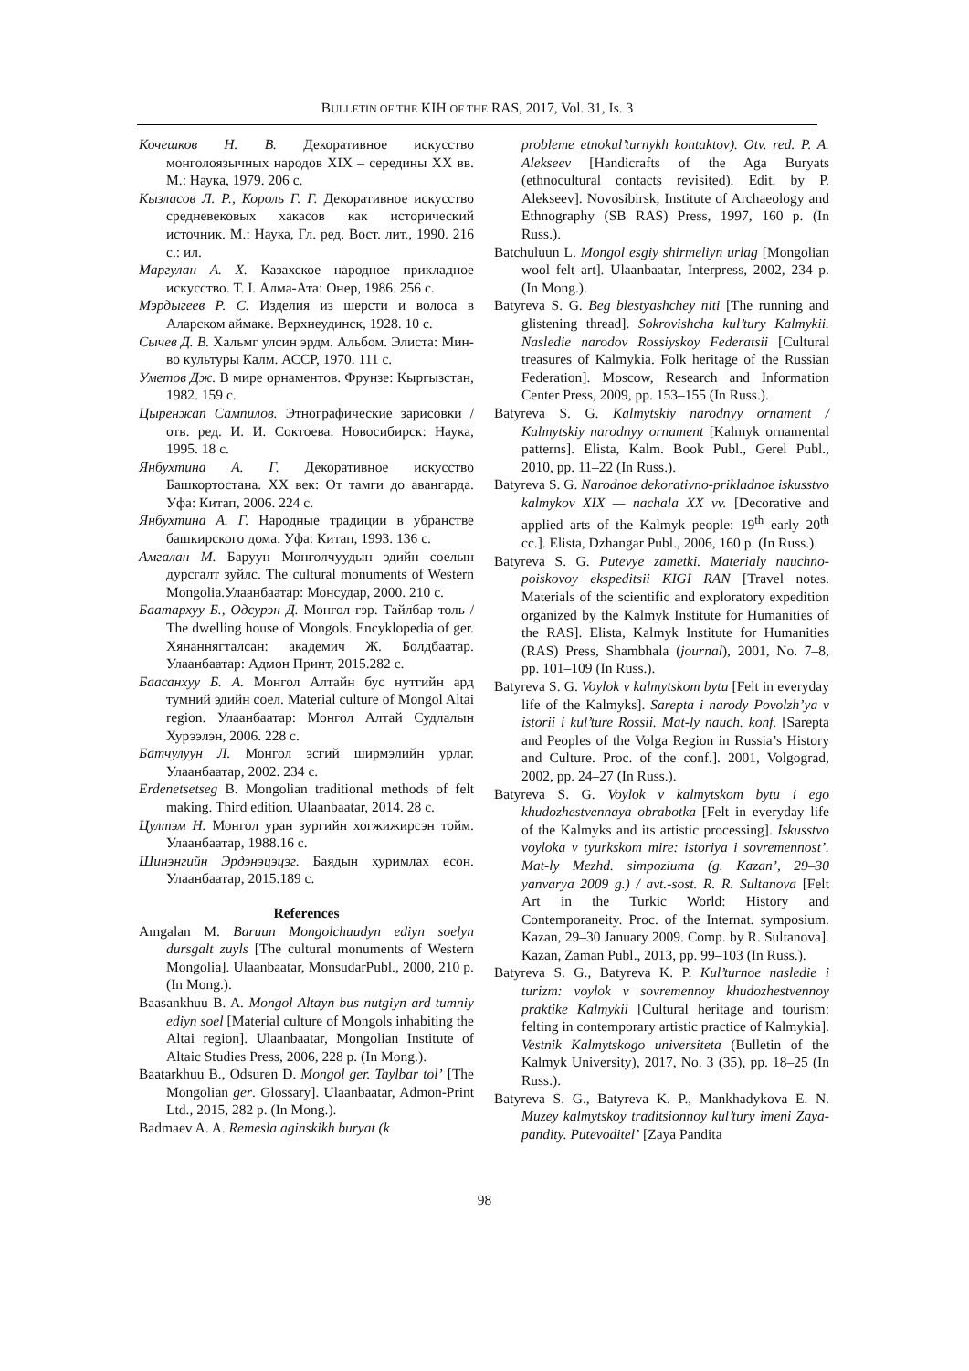BULLETIN OF THE KIH OF THE RAS, 2017, Vol. 31, Is. 3
Кочешков Н. В. Декоративное искусство монголоязычных народов XIX – середины XX вв. М.: Наука, 1979. 206 с.
Кызласов Л. Р., Король Г. Г. Декоративное искусство средневековых хакасов как исторический источник. М.: Наука, Гл. ред. Вост. лит., 1990. 216 с.: ил.
Маргулан А. Х. Казахское народное прикладное искусство. Т. I. Алма-Ата: Онер, 1986. 256 с.
Мэрдыгеев Р. С. Изделия из шерсти и волоса в Аларском аймаке. Верхнеудинск, 1928. 10 с.
Сычев Д. В. Хальмг улсин эрдм. Альбом. Элиста: Мин-во культуры Калм. АССР, 1970. 111 с.
Уметов Дж. В мире орнаментов. Фрунзе: Кыргызстан, 1982. 159 с.
Цыренжап Сампилов. Этнографические зарисовки / отв. ред. И. И. Соктоева. Новосибирск: Наука, 1995. 18 с.
Янбухтина А. Г. Декоративное искусство Башкортостана. XX век: От тамги до авангарда. Уфа: Китап, 2006. 224 с.
Янбухтина А. Г. Народные традиции в убранстве башкирского дома. Уфа: Китап, 1993. 136 с.
Амгалан М. Баруун Монголчуудын эдийн соелын дурсгалт зуйлс. The cultural monuments of Western Mongolia.Улаанбаатар: Монсудар, 2000. 210 с.
Баатархуу Б., Одсурэн Д. Монгол гэр. Тайлбар толь / The dwelling house of Mongols. Encyklopedia of ger. Хянаннягталсан: академич Ж. Болдбаатар. Улаанбаатар: Адмон Принт, 2015.282 с.
Баасанхуу Б. А. Монгол Алтайн бус нутгийн ард тумний эдийн соел. Material culture of Mongol Altai region. Улаанбаатар: Монгол Алтай Судлалын Хурээлэн, 2006. 228 с.
Батчулуун Л. Монгол эсгий ширмэлийн урлаг. Улаанбаатар, 2002. 234 с.
Erdenetsetseg B. Mongolian traditional methods of felt making. Third edition. Ulaanbaatar, 2014. 28 с.
Цултэм Н. Монгол уран зургийн хогжижирсэн тойм. Улаанбаатар, 1988.16 с.
Шинэнгийн Эрдэнэцэцэг. Баядын хуримлах есон. Улаанбаатар, 2015.189 с.
References
Amgalan M. Baruun Mongolchuudyn ediyn soelyn dursgalt zuyls [The cultural monuments of Western Mongolia]. Ulaanbaatar, MonsudarPubl., 2000, 210 p. (In Mong.).
Baasankhuu B. A. Mongol Altayn bus nutgiyn ard tumniy ediyn soel [Material culture of Mongols inhabiting the Altai region]. Ulaanbaatar, Mongolian Institute of Altaic Studies Press, 2006, 228 p. (In Mong.).
Baatarkhuu B., Odsuren D. Mongol ger. Taylbar tol’ [The Mongolian ger. Glossary]. Ulaanbaatar, Admon-Print Ltd., 2015, 282 p. (In Mong.).
Badmaev A. A. Remesla aginskikh buryat (k
probleme etnokul’turnykh kontaktov). Otv. red. P. A. Alekseev [Handicrafts of the Aga Buryats (ethnocultural contacts revisited). Edit. by P. Alekseev]. Novosibirsk, Institute of Archaeology and Ethnography (SB RAS) Press, 1997, 160 p. (In Russ.).
Batchuluun L. Mongol esgiy shirmeliyn urlag [Mongolian wool felt art]. Ulaanbaatar, Interpress, 2002, 234 p. (In Mong.).
Batyreva S. G. Beg blestyashchey niti [The running and glistening thread]. Sokrovishcha kul’tury Kalmykii. Nasledie narodov Rossiyskoy Federatsii [Cultural treasures of Kalmykia. Folk heritage of the Russian Federation]. Moscow, Research and Information Center Press, 2009, pp. 153–155 (In Russ.).
Batyreva S. G. Kalmytskiy narodnyy ornament / Kalmytskiy narodnyy ornament [Kalmyk ornamental patterns]. Elista, Kalm. Book Publ., Gerel Publ., 2010, pp. 11–22 (In Russ.).
Batyreva S. G. Narodnoe dekorativno-prikladnoe iskusstvo kalmykov XIX — nachala XX vv. [Decorative and applied arts of the Kalmyk people: 19<sup>th</sup>–early 20<sup>th</sup> cc.]. Elista, Dzhangar Publ., 2006, 160 p. (In Russ.).
Batyreva S. G. Putevye zametki. Materialy nauchno-poiskovoy ekspeditsii KIGI RAN [Travel notes. Materials of the scientific and exploratory expedition organized by the Kalmyk Institute for Humanities of the RAS]. Elista, Kalmyk Institute for Humanities (RAS) Press, Shambhala (journal), 2001, No. 7–8, pp. 101–109 (In Russ.).
Batyreva S. G. Voylok v kalmytskom bytu [Felt in everyday life of the Kalmyks]. Sarepta i narody Povolzh’ya v istorii i kul’ture Rossii. Mat-ly nauch. konf. [Sarepta and Peoples of the Volga Region in Russia’s History and Culture. Proc. of the conf.]. 2001, Volgograd, 2002, pp. 24–27 (In Russ.).
Batyreva S. G. Voylok v kalmytskom bytu i ego khudozhestvennaya obrabotka [Felt in everyday life of the Kalmyks and its artistic processing]. Iskusstvo voyloka v tyurkskom mire: istoriya i sovremennost’. Mat-ly Mezhd. simpoziuma (g. Kazan’, 29–30 yanvarya 2009 g.) / avt.-sost. R. R. Sultanova [Felt Art in the Turkic World: History and Contemporaneity. Proc. of the Internat. symposium. Kazan, 29–30 January 2009. Comp. by R. Sultanova]. Kazan, Zaman Publ., 2013, pp. 99–103 (In Russ.).
Batyreva S. G., Batyreva K. P. Kul’turnoe nasledie i turizm: voylok v sovremennoy khudozhestvennoy praktike Kalmykii [Cultural heritage and tourism: felting in contemporary artistic practice of Kalmykia]. Vestnik Kalmytskogo universiteta (Bulletin of the Kalmyk University), 2017, No. 3 (35), pp. 18–25 (In Russ.).
Batyreva S. G., Batyreva K. P., Mankhadykova E. N. Muzey kalmytskoy traditsionnoy kul’tury imeni Zaya-pandity. Putevoditel’ [Zaya Pandita
98